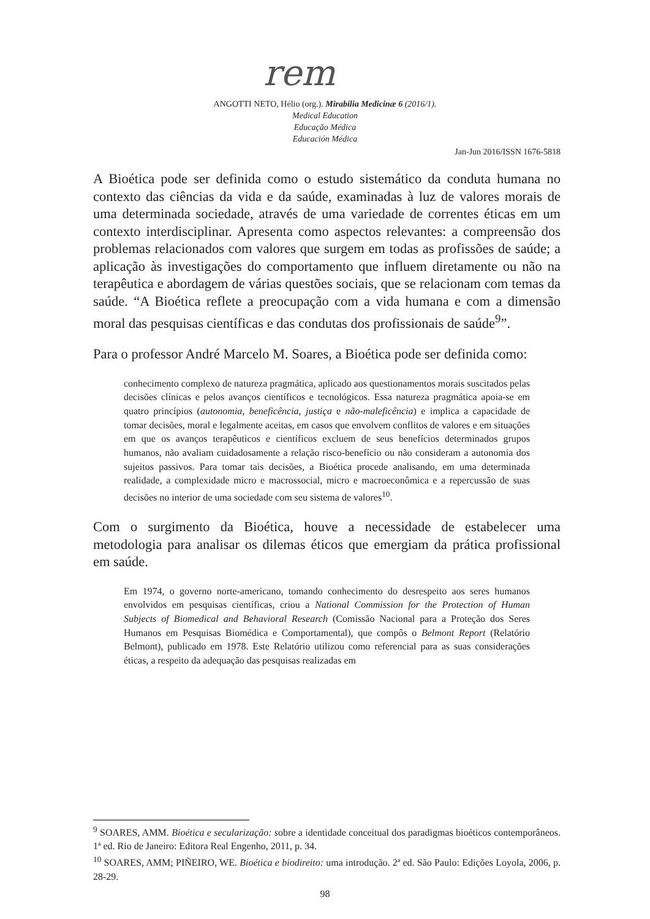rem
ANGOTTI NETO, Hélio (org.). Mirabilia Medicinæ 6 (2016/1).
Medical Education
Educação Médica
Educación Médica
Jan-Jun 2016/ISSN 1676-5818
A Bioética pode ser definida como o estudo sistemático da conduta humana no contexto das ciências da vida e da saúde, examinadas à luz de valores morais de uma determinada sociedade, através de uma variedade de correntes éticas em um contexto interdisciplinar. Apresenta como aspectos relevantes: a compreensão dos problemas relacionados com valores que surgem em todas as profissões de saúde; a aplicação às investigações do comportamento que influem diretamente ou não na terapêutica e abordagem de várias questões sociais, que se relacionam com temas da saúde. “A Bioética reflete a preocupação com a vida humana e com a dimensão moral das pesquisas científicas e das condutas dos profissionais de saúde<sup>9</sup>”.
Para o professor André Marcelo M. Soares, a Bioética pode ser definida como:
conhecimento complexo de natureza pragmática, aplicado aos questionamentos morais suscitados pelas decisões clínicas e pelos avanços científicos e tecnológicos. Essa natureza pragmática apoia-se em quatro princípios (autonomia, beneficência, justiça e não-maleficência) e implica a capacidade de tomar decisões, moral e legalmente aceitas, em casos que envolvem conflitos de valores e em situações em que os avanços terapêuticos e científicos excluem de seus benefícios determinados grupos humanos, não avaliam cuidadosamente a relação risco-benefício ou não consideram a autonomia dos sujeitos passivos. Para tomar tais decisões, a Bioética procede analisando, em uma determinada realidade, a complexidade micro e macrossocial, micro e macroeconômica e a repercussão de suas decisões no interior de uma sociedade com seu sistema de valores<sup>10</sup>.
Com o surgimento da Bioética, houve a necessidade de estabelecer uma metodologia para analisar os dilemas éticos que emergiam da prática profissional em saúde.
Em 1974, o governo norte-americano, tomando conhecimento do desrespeito aos seres humanos envolvidos em pesquisas científicas, criou a National Commission for the Protection of Human Subjects of Biomedical and Behavioral Research (Comissão Nacional para a Proteção dos Seres Humanos em Pesquisas Biomédica e Comportamental), que compôs o Belmont Report (Relatório Belmont), publicado em 1978. Este Relatório utilizou como referencial para as suas considerações éticas, a respeito da adequação das pesquisas realizadas em
<sup>9</sup> SOARES, AMM. Bioética e secularização: sobre a identidade conceitual dos paradigmas bioéticos contemporâneos. 1ª ed. Rio de Janeiro: Editora Real Engenho, 2011, p. 34.
<sup>10</sup> SOARES, AMM; PIÑEIRO, WE. Bioética e biodireito: uma introdução. 2ª ed. São Paulo: Edições Loyola, 2006, p. 28-29.
98